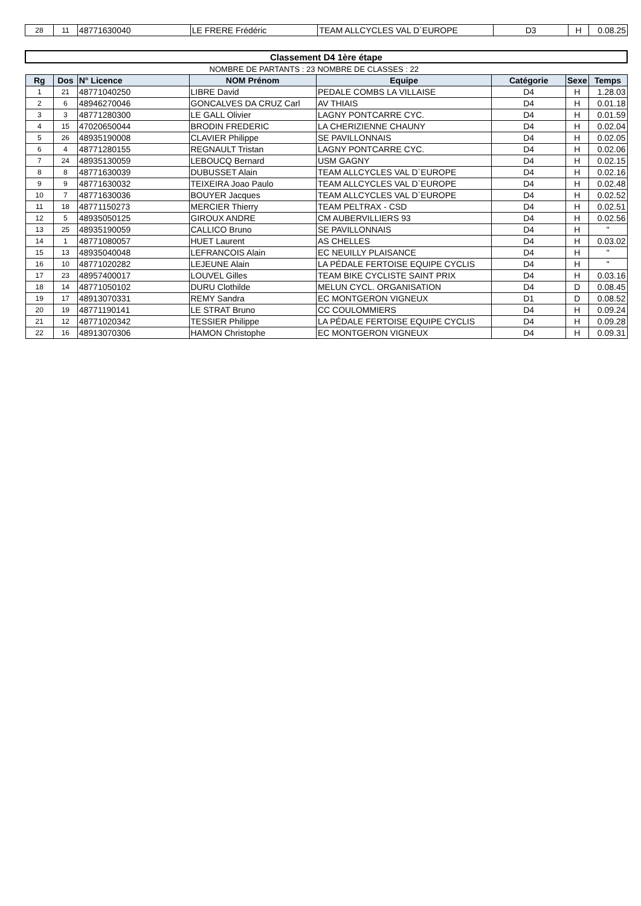| 28 | 11 | 48771630040 | LE FRERE Frédéric | TEAM ALLCYCLES VAL D`EUROPE | D3 | H | 0.08.25 |
| Classement D4 1ère étape | | | | | | | |
| | | | NOMBRE DE PARTANTS : 23 | NOMBRE DE CLASSES : 22 | | | |
| Rg | Dos | N° Licence | NOM Prénom | Equipe | Catégorie | Sexe | Temps |
| 1 | 21 | 48771040250 | LIBRE David | PEDALE COMBS LA VILLAISE | D4 | H | 1.28.03 |
| 2 | 6 | 48946270046 | GONCALVES DA CRUZ Carl | AV THIAIS | D4 | H | 0.01.18 |
| 3 | 3 | 48771280300 | LE GALL Olivier | LAGNY PONTCARRE CYC. | D4 | H | 0.01.59 |
| 4 | 15 | 47020650044 | BRODIN FREDERIC | LA CHERIZIENNE CHAUNY | D4 | H | 0.02.04 |
| 5 | 26 | 48935190008 | CLAVIER Philippe | SE PAVILLONNAIS | D4 | H | 0.02.05 |
| 6 | 4 | 48771280155 | REGNAULT Tristan | LAGNY PONTCARRE CYC. | D4 | H | 0.02.06 |
| 7 | 24 | 48935130059 | LEBOUCQ Bernard | USM GAGNY | D4 | H | 0.02.15 |
| 8 | 8 | 48771630039 | DUBUSSET Alain | TEAM ALLCYCLES VAL D`EUROPE | D4 | H | 0.02.16 |
| 9 | 9 | 48771630032 | TEIXEIRA Joao Paulo | TEAM ALLCYCLES VAL D`EUROPE | D4 | H | 0.02.48 |
| 10 | 7 | 48771630036 | BOUYER Jacques | TEAM ALLCYCLES VAL D`EUROPE | D4 | H | 0.02.52 |
| 11 | 18 | 48771150273 | MERCIER Thierry | TEAM PELTRAX - CSD | D4 | H | 0.02.51 |
| 12 | 5 | 48935050125 | GIROUX ANDRE | CM AUBERVILLIERS 93 | D4 | H | 0.02.56 |
| 13 | 25 | 48935190059 | CALLICO Bruno | SE PAVILLONNAIS | D4 | H | " |
| 14 | 1 | 48771080057 | HUET Laurent | AS CHELLES | D4 | H | 0.03.02 |
| 15 | 13 | 48935040048 | LEFRANCOIS Alain | EC NEUILLY PLAISANCE | D4 | H | " |
| 16 | 10 | 48771020282 | LEJEUNE Alain | LA PÉDALE FERTOISE EQUIPE CYCLIS | D4 | H | " |
| 17 | 23 | 48957400017 | LOUVEL Gilles | TEAM BIKE CYCLISTE SAINT PRIX | D4 | H | 0.03.16 |
| 18 | 14 | 48771050102 | DURU Clothilde | MELUN CYCL. ORGANISATION | D4 | D | 0.08.45 |
| 19 | 17 | 48913070331 | REMY Sandra | EC MONTGERON VIGNEUX | D1 | D | 0.08.52 |
| 20 | 19 | 48771190141 | LE STRAT Bruno | CC COULOMMIERS | D4 | H | 0.09.24 |
| 21 | 12 | 48771020342 | TESSIER Philippe | LA PÉDALE FERTOISE EQUIPE CYCLIS | D4 | H | 0.09.28 |
| 22 | 16 | 48913070306 | HAMON Christophe | EC MONTGERON VIGNEUX | D4 | H | 0.09.31 |